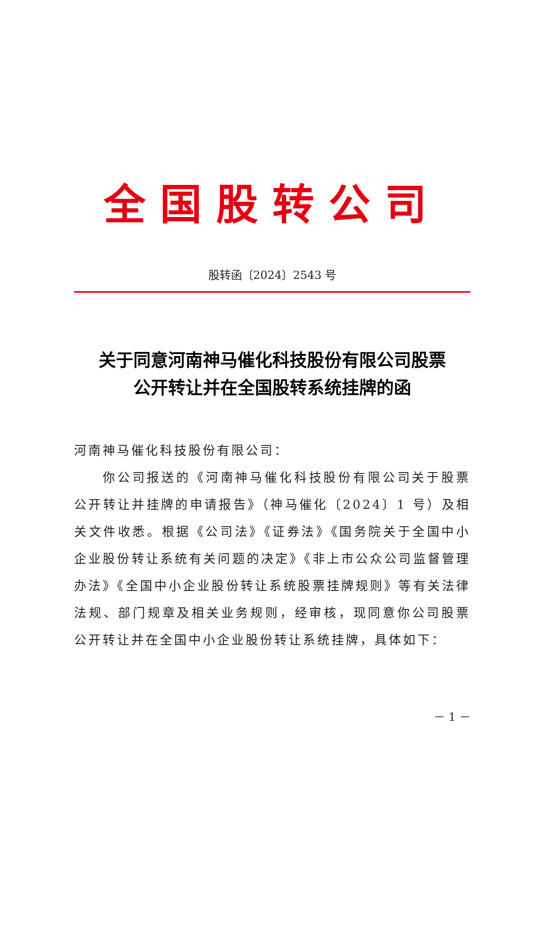全国股转公司
股转函〔2024〕2543 号
关于同意河南神马催化科技股份有限公司股票
公开转让并在全国股转系统挂牌的函
河南神马催化科技股份有限公司：
你公司报送的《河南神马催化科技股份有限公司关于股票公开转让并挂牌的申请报告》（神马催化〔2024〕1 号）及相关文件收悉。根据《公司法》《证券法》《国务院关于全国中小企业股份转让系统有关问题的决定》《非上市公众公司监督管理办法》《全国中小企业股份转让系统股票挂牌规则》等有关法律法规、部门规章及相关业务规则，经审核，现同意你公司股票公开转让并在全国中小企业股份转让系统挂牌，具体如下：
－ 1 －